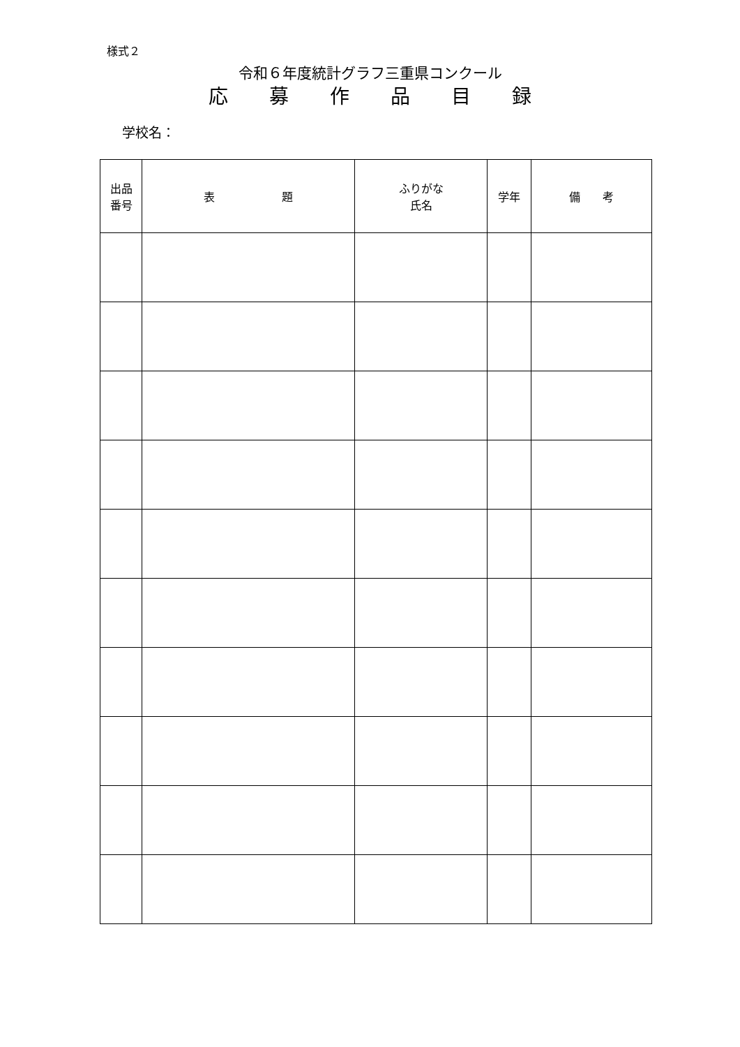様式２
令和６年度統計グラフ三重県コンクール
応 募 作 品 目 録
学校名：
| 出品 番号 | 表 題 | ふりがな 氏名 | 学年 | 備 考 |
| --- | --- | --- | --- | --- |